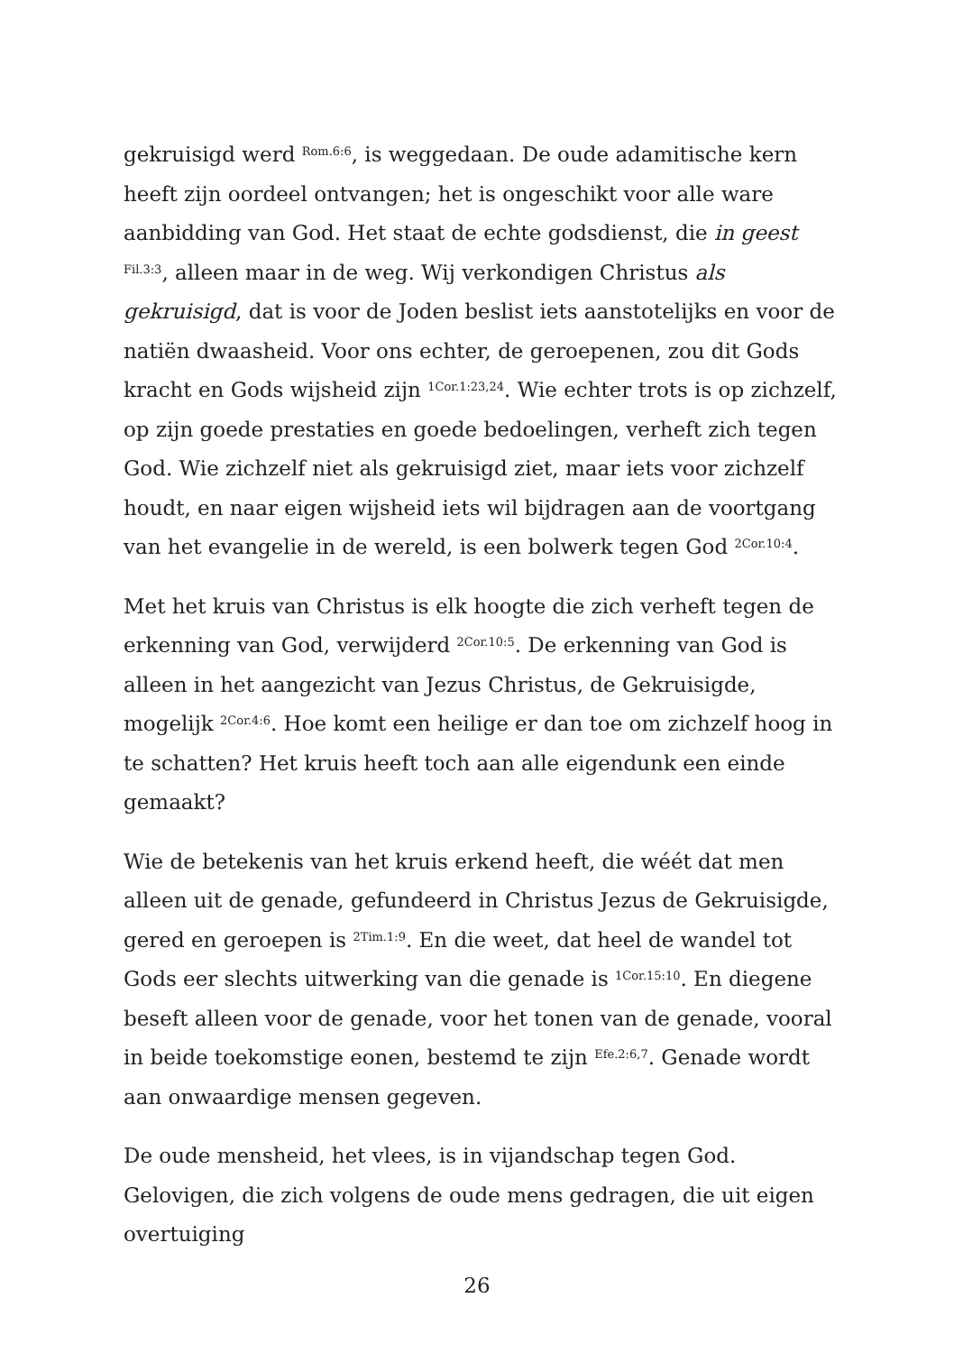gekruisigd werd <sup>Rom.6:6</sup>, is weggedaan. De oude adamitische kern heeft zijn oordeel ontvangen; het is ongeschikt voor alle ware aanbidding van God. Het staat de echte godsdienst, die in geest <sup>Fil.3:3</sup>, alleen maar in de weg. Wij verkondigen Christus als gekruisigd, dat is voor de Joden beslist iets aanstotelijks en voor de natiën dwaasheid. Voor ons echter, de geroepenen, zou dit Gods kracht en Gods wijsheid zijn <sup>1Cor.1:23,24</sup>. Wie echter trots is op zichzelf, op zijn goede prestaties en goede bedoelingen, verheft zich tegen God. Wie zichzelf niet als gekruisigd ziet, maar iets voor zichzelf houdt, en naar eigen wijsheid iets wil bijdragen aan de voortgang van het evangelie in de wereld, is een bolwerk tegen God <sup>2Cor.10:4</sup>.
Met het kruis van Christus is elk hoogte die zich verheft tegen de erkenning van God, verwijderd <sup>2Cor.10:5</sup>. De erkenning van God is alleen in het aangezicht van Jezus Christus, de Gekruisigde, mogelijk <sup>2Cor.4:6</sup>. Hoe komt een heilige er dan toe om zichzelf hoog in te schatten? Het kruis heeft toch aan alle eigendunk een einde gemaakt?
Wie de betekenis van het kruis erkend heeft, die wéét dat men alleen uit de genade, gefundeerd in Christus Jezus de Gekruisigde, gered en geroepen is <sup>2Tim.1:9</sup>. En die weet, dat heel de wandel tot Gods eer slechts uitwerking van die genade is <sup>1Cor.15:10</sup>. En diegene beseft alleen voor de genade, voor het tonen van de genade, vooral in beide toekomstige eonen, bestemd te zijn <sup>Efe.2:6,7</sup>. Genade wordt aan onwaardige mensen gegeven.
De oude mensheid, het vlees, is in vijandschap tegen God. Gelovigen, die zich volgens de oude mens gedragen, die uit eigen overtuiging
26